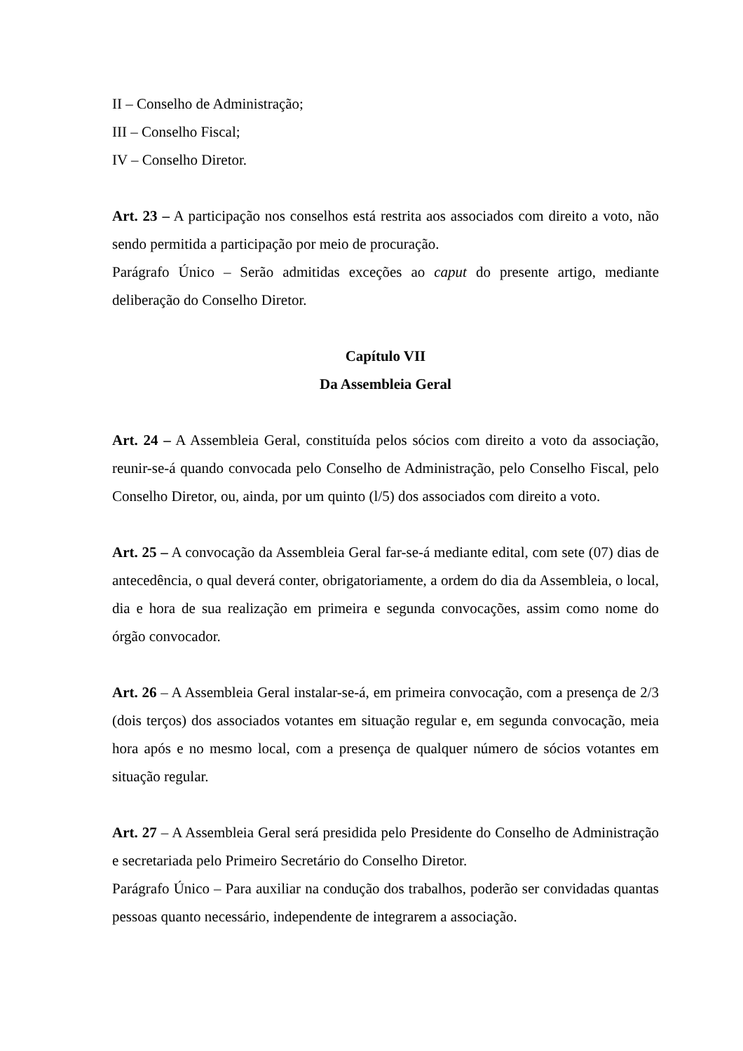II – Conselho de Administração;
III – Conselho Fiscal;
IV – Conselho Diretor.
Art. 23 – A participação nos conselhos está restrita aos associados com direito a voto, não sendo permitida a participação por meio de procuração.
Parágrafo Único – Serão admitidas exceções ao caput do presente artigo, mediante deliberação do Conselho Diretor.
Capítulo VII
Da Assembleia Geral
Art. 24 – A Assembleia Geral, constituída pelos sócios com direito a voto da associação, reunir-se-á quando convocada pelo Conselho de Administração, pelo Conselho Fiscal, pelo Conselho Diretor, ou, ainda, por um quinto (l/5) dos associados com direito a voto.
Art. 25 – A convocação da Assembleia Geral far-se-á mediante edital, com sete (07) dias de antecedência, o qual deverá conter, obrigatoriamente, a ordem do dia da Assembleia, o local, dia e hora de sua realização em primeira e segunda convocações, assim como nome do órgão convocador.
Art. 26 – A Assembleia Geral instalar-se-á, em primeira convocação, com a presença de 2/3 (dois terços) dos associados votantes em situação regular e, em segunda convocação, meia hora após e no mesmo local, com a presença de qualquer número de sócios votantes em situação regular.
Art. 27 – A Assembleia Geral será presidida pelo Presidente do Conselho de Administração e secretariada pelo Primeiro Secretário do Conselho Diretor.
Parágrafo Único – Para auxiliar na condução dos trabalhos, poderão ser convidadas quantas pessoas quanto necessário, independente de integrarem a associação.